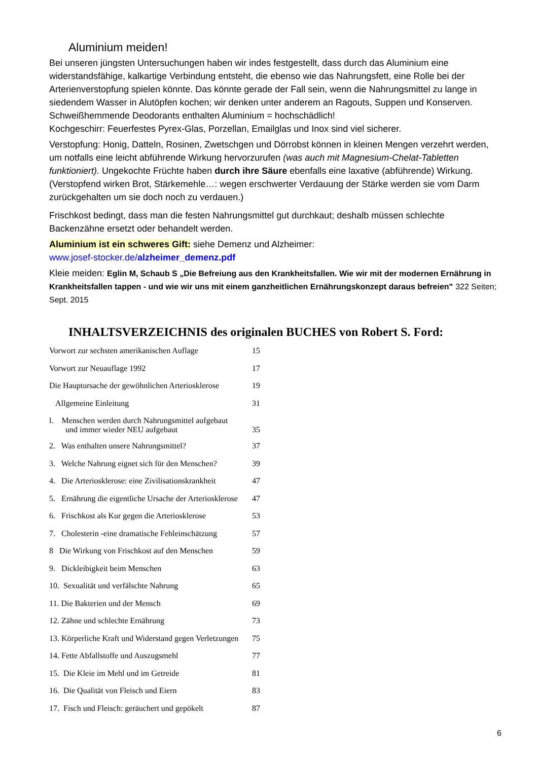Aluminium meiden!
Bei unseren jüngsten Untersuchungen haben wir indes festgestellt, dass durch das Aluminium eine widerstandsfähige, kalkartige Verbindung entsteht, die ebenso wie das Nahrungsfett, eine Rolle bei der Arterienverstopfung spielen könnte. Das könnte gerade der Fall sein, wenn die Nahrungsmittel zu lange in siedendem Wasser in Alutöpfen kochen; wir denken unter anderem an Ragouts, Suppen und Konserven. Schweißhemmende Deodorants enthalten Aluminium = hochschädlich!
Kochgeschirr: Feuerfestes Pyrex-Glas, Porzellan, Emailglas und Inox sind viel sicherer.
Verstopfung: Honig, Datteln, Rosinen, Zwetschgen und Dörrobst können in kleinen Mengen verzehrt werden, um notfalls eine leicht abführende Wirkung hervorzurufen (was auch mit Magnesium-Chelat-Tabletten funktioniert). Ungekochte Früchte haben durch ihre Säure ebenfalls eine laxative (abführende) Wirkung. (Verstopfend wirken Brot, Stärkemehle…: wegen erschwerter Verdauung der Stärke werden sie vom Darm zurückgehalten um sie doch noch zu verdauen.)
Frischkost bedingt, dass man die festen Nahrungsmittel gut durchkaut; deshalb müssen schlechte Backenzähne ersetzt oder behandelt werden.
Aluminium ist ein schweres Gift: siehe Demenz und Alzheimer:
www.josef-stocker.de/alzheimer_demenz.pdf
Kleie meiden: Eglin M, Schaub S „Die Befreiung aus den Krankheitsfallen. Wie wir mit der modernen Ernährung in Krankheitsfallen tappen - und wie wir uns mit einem ganzheitlichen Ernährungskonzept daraus befreien" 322 Seiten; Sept. 2015
INHALTSVERZEICHNIS des originalen BUCHES von Robert S. Ford:
Vorwort zur sechsten amerikanischen Auflage 15
Vorwort zur Neuauflage 1992 17
Die Hauptursache der gewöhnlichen Arteriosklerose 19
Allgemeine Einleitung 31
l. Menschen werden durch Nahrungsmittel aufgebaut
und immer wieder NEU aufgebaut
35
2. Was enthalten unsere Nahrungsmittel? 37
3. Welche Nahrung eignet sich für den Menschen? 39
4. Die Arteriosklerose: eine Zivilisationskrankheit 47
5. Ernährung die eigentliche Ursache der Arteriosklerose 47
6. Frischkost als Kur gegen die Arteriosklerose 53
7. Cholesterin -eine dramatische Fehleinschätzung 57
8 Die Wirkung von Frischkost auf den Menschen 59
9. Dickleibigkeit beim Menschen 63
10. Sexualität und verfälschte Nahrung 65
11. Die Bakterien und der Mensch 69
12. Zähne und schlechte Ernährung 73
13. Körperliche Kraft und Widerstand gegen Verletzungen 75
14. Fette Abfallstoffe und Auszugsmehl 77
15. Die Kleie im Mehl und im Getreide 81
16. Die Qualität von Fleisch und Eiern 83
17. Fisch und Fleisch: geräuchert und gepökelt 87
6